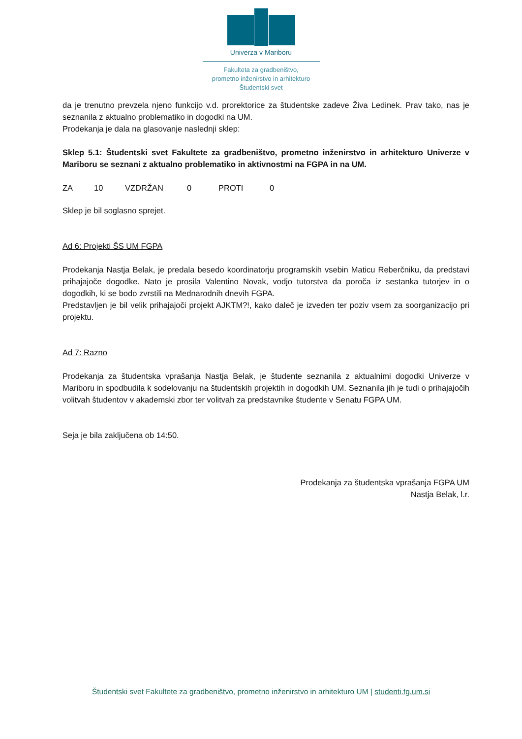Univerza v Mariboru
Fakulteta za gradbeništvo,
prometno inženirstvo in arhitekturo
Študentski svet
da je trenutno prevzela njeno funkcijo v.d. prorektorice za študentske zadeve Živa Ledinek. Prav tako, nas je seznanila z aktualno problematiko in dogodki na UM.
Prodekanja je dala na glasovanje naslednji sklep:
Sklep 5.1: Študentski svet Fakultete za gradbeništvo, prometno inženirstvo in arhitekturo Univerze v Mariboru se seznani z aktualno problematiko in aktivnostmi na FGPA in na UM.
ZA 10 VZDRŽAN 0 PROTI 0
Sklep je bil soglasno sprejet.
Ad 6: Projekti ŠS UM FGPA
Prodekanja Nastja Belak, je predala besedo koordinatorju programskih vsebin Maticu Reberčniku, da predstavi prihajajoče dogodke. Nato je prosila Valentino Novak, vodjo tutorstva da poroča iz sestanka tutorjev in o dogodkih, ki se bodo zvrstili na Mednarodnih dnevih FGPA.
Predstavljen je bil velik prihajajoči projekt AJKTM?!, kako daleč je izveden ter poziv vsem za soorganizacijo pri projektu.
Ad 7: Razno
Prodekanja za študentska vprašanja Nastja Belak, je študente seznanila z aktualnimi dogodki Univerze v Mariboru in spodbudila k sodelovanju na študentskih projektih in dogodkih UM. Seznanila jih je tudi o prihajajočih volitvah študentov v akademski zbor ter volitvah za predstavnike študente v Senatu FGPA UM.
Seja je bila zaključena ob 14:50.
Prodekanja za študentska vprašanja FGPA UM
Nastja Belak, l.r.
Študentski svet Fakultete za gradbeništvo, prometno inženirstvo in arhitekturo UM | studenti.fg.um.si